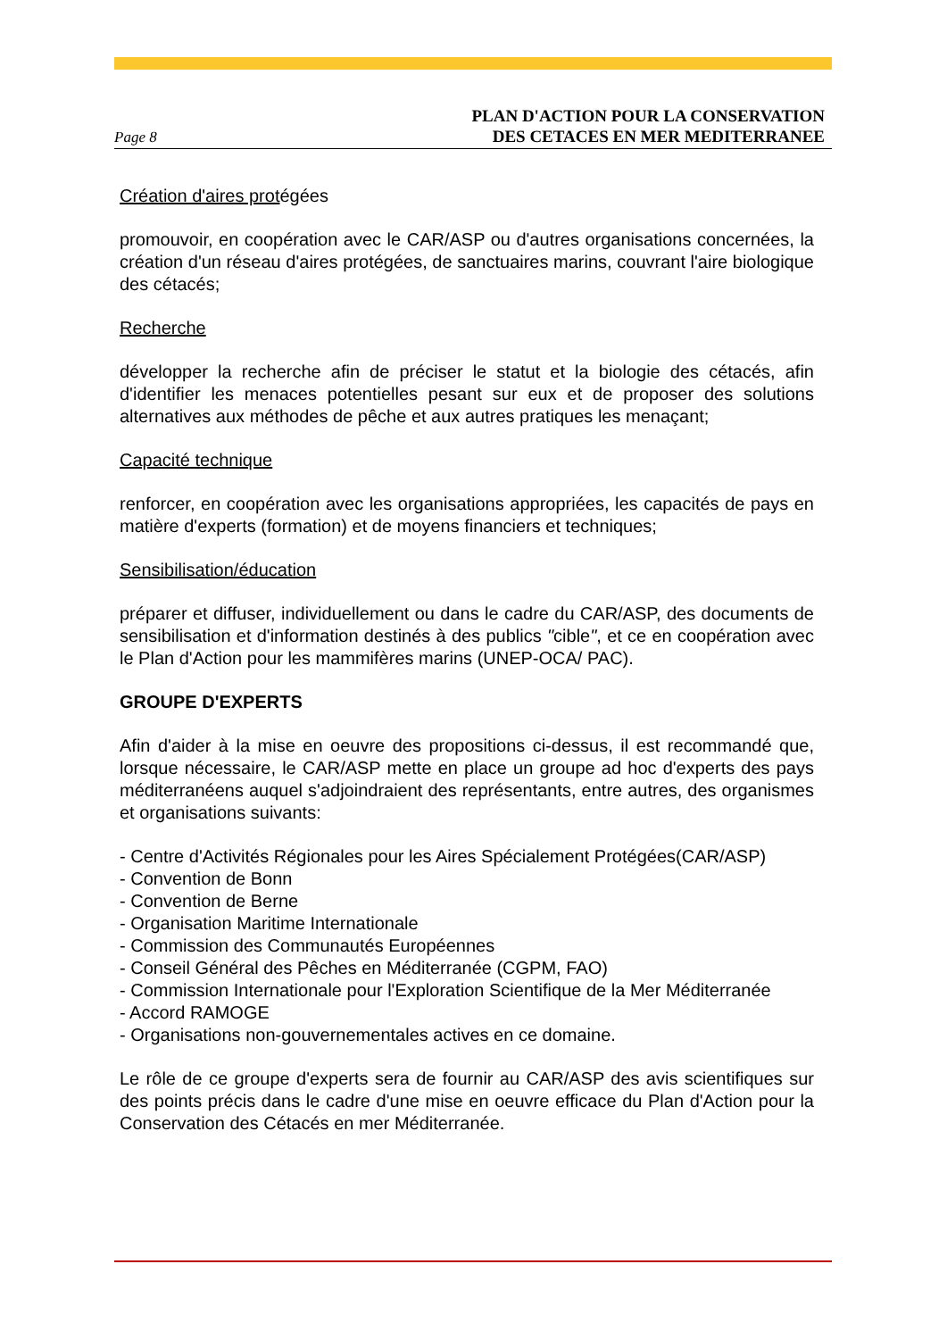Page 8
PLAN D'ACTION POUR LA CONSERVATION
DES CETACES EN MER MEDITERRANEE
Création d'aires protégées
promouvoir, en coopération avec le CAR/ASP ou d'autres organisations concernées, la création d'un réseau d'aires protégées, de sanctuaires marins, couvrant l'aire biologique des cétacés;
Recherche
développer la recherche afin de préciser le statut et la biologie des cétacés, afin d'identifier les menaces potentielles pesant sur eux et de proposer des solutions alternatives aux méthodes de pêche et aux autres pratiques les menaçant;
Capacité technique
renforcer, en coopération avec les organisations appropriées, les capacités de pays en matière d'experts (formation) et de moyens financiers et techniques;
Sensibilisation/éducation
préparer et diffuser, individuellement ou dans le cadre du CAR/ASP, des documents de sensibilisation et d'information destinés à des publics "cible", et ce en coopération avec le Plan d'Action pour les mammifères marins (UNEP-OCA/ PAC).
GROUPE D'EXPERTS
Afin d'aider à la mise en oeuvre des propositions ci-dessus, il est recommandé que, lorsque nécessaire, le CAR/ASP mette en place un groupe ad hoc d'experts des pays méditerranéens auquel s'adjoindraient des représentants, entre autres, des organismes et organisations suivants:
- Centre d'Activités Régionales pour les Aires Spécialement Protégées(CAR/ASP)
- Convention de Bonn
- Convention de Berne
- Organisation Maritime Internationale
- Commission des Communautés Européennes
- Conseil Général des Pêches en Méditerranée (CGPM, FAO)
- Commission Internationale pour l'Exploration Scientifique de la Mer Méditerranée
- Accord RAMOGE
- Organisations non-gouvernementales actives en ce domaine.
Le rôle de ce groupe d'experts sera de fournir au CAR/ASP des avis scientifiques sur des points précis dans le cadre d'une mise en oeuvre efficace du Plan d'Action pour la Conservation des Cétacés en mer Méditerranée.